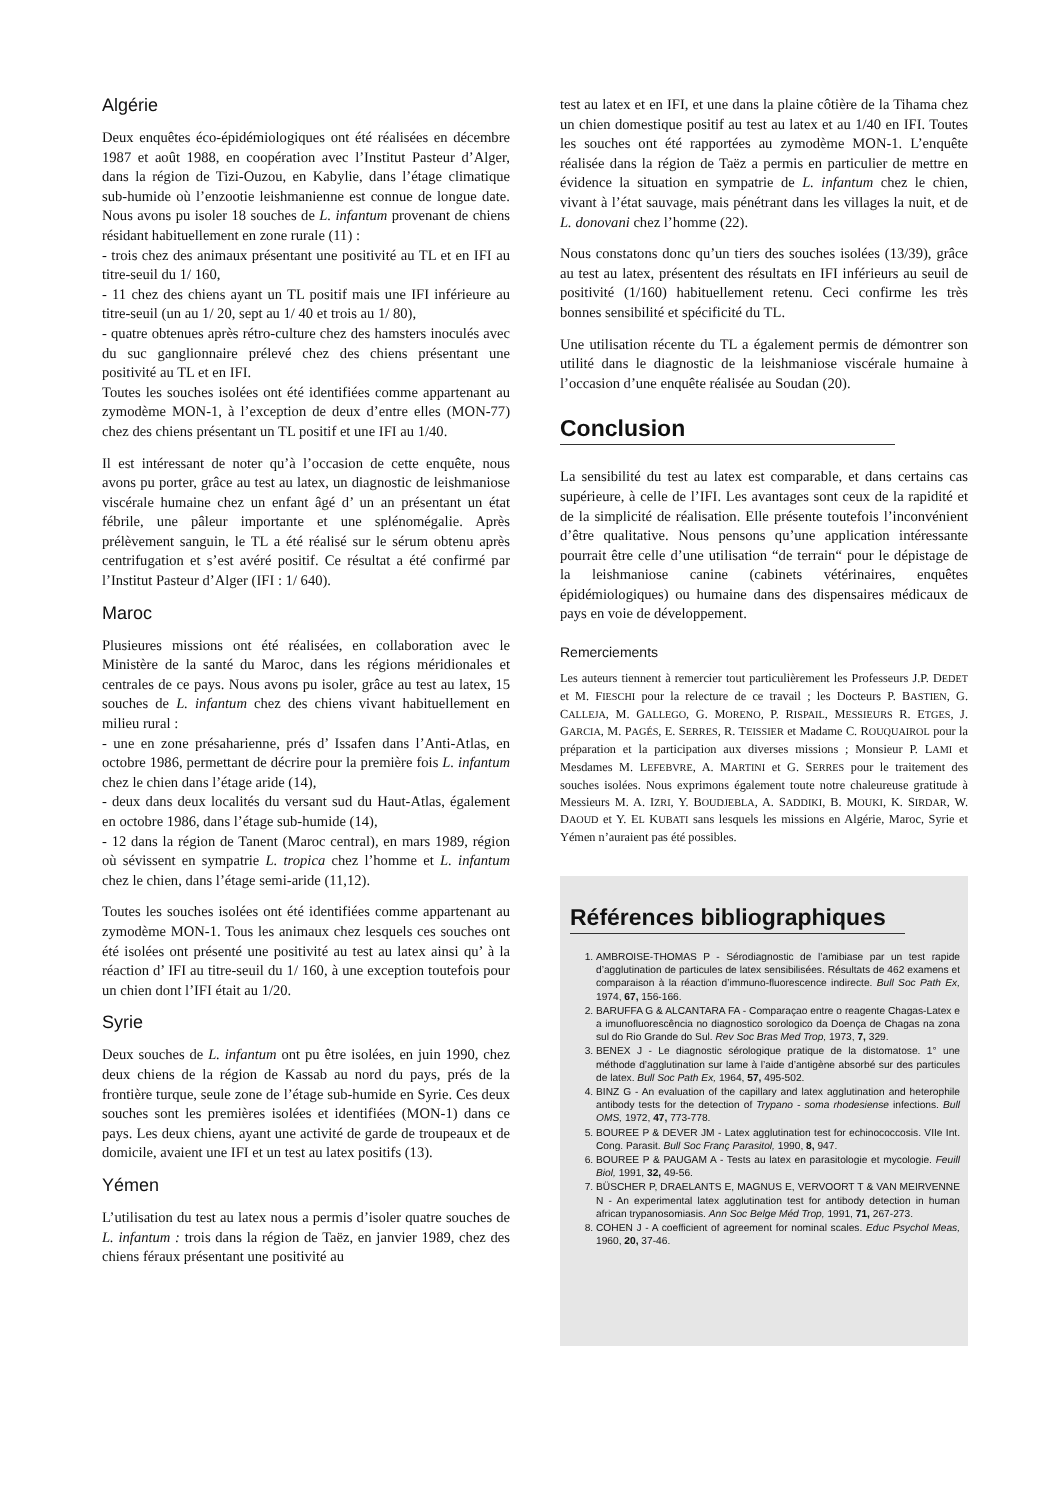Algérie
Deux enquêtes éco-épidémiologiques ont été réalisées en décembre 1987 et août 1988, en coopération avec l’Institut Pasteur d’Alger, dans la région de Tizi-Ouzou, en Kabylie, dans l’étage climatique sub-humide où l’enzootie leishmanienne est connue de longue date. Nous avons pu isoler 18 souches de L. infantum provenant de chiens résidant habituellement en zone rurale (11) :
- trois chez des animaux présentant une positivité au TL et en IFI au titre-seuil du 1/ 160,
- 11 chez des chiens ayant un TL positif mais une IFI inférieure au titre-seuil (un au 1/ 20, sept au 1/ 40 et trois au 1/ 80),
- quatre obtenues après rétro-culture chez des hamsters inoculés avec du suc ganglionnaire prélevé chez des chiens présentant une positivité au TL et en IFI.
Toutes les souches isolées ont été identifiées comme appartenant au zymodème MON-1, à l’exception de deux d’entre elles (MON-77) chez des chiens présentant un TL positif et une IFI au 1/40.
Il est intéressant de noter qu’à l’occasion de cette enquête, nous avons pu porter, grâce au test au latex, un diagnostic de leishmaniose viscérale humaine chez un enfant âgé d’ un an présentant un état fébrile, une pâleur importante et une splénomégalie. Après prélèvement sanguin, le TL a été réalisé sur le sérum obtenu après centrifugation et s’est avéré positif. Ce résultat a été confirmé par l’Institut Pasteur d’Alger (IFI : 1/ 640).
Maroc
Plusieures missions ont été réalisées, en collaboration avec le Ministère de la santé du Maroc, dans les régions méridionales et centrales de ce pays. Nous avons pu isoler, grâce au test au latex, 15 souches de L. infantum chez des chiens vivant habituellement en milieu rural :
- une en zone présaharienne, prés d’ Issafen dans l’Anti-Atlas, en octobre 1986, permettant de décrire pour la première fois L. infantum chez le chien dans l’étage aride (14),
- deux dans deux localités du versant sud du Haut-Atlas, également en octobre 1986, dans l’étage sub-humide (14),
- 12 dans la région de Tanent (Maroc central), en mars 1989, région où sévissent en sympatrie L. tropica chez l’homme et L. infantum chez le chien, dans l’étage semi-aride (11,12).
Toutes les souches isolées ont été identifiées comme appartenant au zymodème MON-1. Tous les animaux chez lesquels ces souches ont été isolées ont présenté une positivité au test au latex ainsi qu’ à la réaction d’ IFI au titre-seuil du 1/ 160, à une exception toutefois pour un chien dont l’IFI était au 1/20.
Syrie
Deux souches de L. infantum ont pu être isolées, en juin 1990, chez deux chiens de la région de Kassab au nord du pays, prés de la frontière turque, seule zone de l’étage sub-humide en Syrie. Ces deux souches sont les premières isolées et identifiées (MON-1) dans ce pays. Les deux chiens, ayant une activité de garde de troupeaux et de domicile, avaient une IFI et un test au latex positifs (13).
Yémen
L’utilisation du test au latex nous a permis d’isoler quatre souches de L. infantum : trois dans la région de Taëz, en janvier 1989, chez des chiens féraux présentant une positivité au
test au latex et en IFI, et une dans la plaine côtière de la Tihama chez un chien domestique positif au test au latex et au 1/40 en IFI. Toutes les souches ont été rapportées au zymodème MON-1. L’enquête réalisée dans la région de Taëz a permis en particulier de mettre en évidence la situation en sympatrie de L. infantum chez le chien, vivant à l’état sauvage, mais pénétrant dans les villages la nuit, et de L. donovani chez l’homme (22).
Nous constatons donc qu’un tiers des souches isolées (13/39), grâce au test au latex, présentent des résultats en IFI inférieurs au seuil de positivité (1/160) habituellement retenu. Ceci confirme les très bonnes sensibilité et spécificité du TL.
Une utilisation récente du TL a également permis de démontrer son utilité dans le diagnostic de la leishmaniose viscérale humaine à l’occasion d’une enquête réalisée au Soudan (20).
Conclusion
La sensibilité du test au latex est comparable, et dans certains cas supérieure, à celle de l’IFI. Les avantages sont ceux de la rapidité et de la simplicité de réalisation. Elle présente toutefois l’inconvénient d’être qualitative. Nous pensons qu’une application intéressante pourrait être celle d’une utilisation “de terrain“ pour le dépistage de la leishmaniose canine (cabinets vétérinaires, enquêtes épidémiologiques) ou humaine dans des dispensaires médicaux de pays en voie de développement.
Remerciements
Les auteurs tiennent à remercier tout particulièrement les Professeurs J.P. DEDET et M. FIESCHI pour la relecture de ce travail ; les Docteurs P. BASTIEN, G. CALLEJA, M. GALLEGO, G. MORENO, P. RISPAIL, MESSIEURS R. ETGES, J. GARCIA, M. PAGÉS, E. SERRES, R. TEISSIER et Madame C. ROUQUAIROL pour la préparation et la participation aux diverses missions ; Monsieur P. LAMI et Mesdames M. LEFEBVRE, A. MARTINI et G. SERRES pour le traitement des souches isolées. Nous exprimons également toute notre chaleureuse gratitude à Messieurs M. A. IZRI, Y. BOUDJEBLA, A. SADDIKI, B. MOUKI, K. SIRDAR, W. DAOUD et Y. EL KUBATI sans lesquels les missions en Algérie, Maroc, Syrie et Yémen n’auraient pas été possibles.
Références bibliographiques
1. AMBROISE-THOMAS P - Sérodiagnostic de l’amibiase par un test rapide d’agglutination de particules de latex sensibilisées. Résultats de 462 examens et comparaison à la réaction d’immuno-fluorescence indirecte. Bull Soc Path Ex, 1974, 67, 156-166.
2. BARUFFA G & ALCANTARA FA - Comparaçao entre o reagente Chagas-Latex e a imunofluorescência no diagnostico sorologico da Doença de Chagas na zona sul do Rio Grande do Sul. Rev Soc Bras Med Trop, 1973, 7, 329.
3. BENEX J - Le diagnostic sérologique pratique de la distomatose. 1° une méthode d’agglutination sur lame à l’aide d’antigène absorbé sur des particules de latex. Bull Soc Path Ex, 1964, 57, 495-502.
4. BINZ G - An evaluation of the capillary and latex agglutination and heterophile antibody tests for the detection of Trypano - soma rhodesiense infections. Bull OMS, 1972, 47, 773-778.
5. BOUREE P & DEVER JM - Latex agglutination test for echinococcosis. VIIe Int. Cong. Parasit. Bull Soc Franç Parasitol, 1990, 8, 947.
6. BOUREE P & PAUGAM A - Tests au latex en parasitologie et mycologie. Feuill Biol, 1991, 32, 49-56.
7. BÜSCHER P, DRAELANTS E, MAGNUS E, VERVOORT T & VAN MEIRVENNE N - An experimental latex agglutination test for antibody detection in human african trypanosomiasis. Ann Soc Belge Méd Trop, 1991, 71, 267-273.
8. COHEN J - A coefficient of agreement for nominal scales. Educ Psychol Meas, 1960, 20, 37-46.